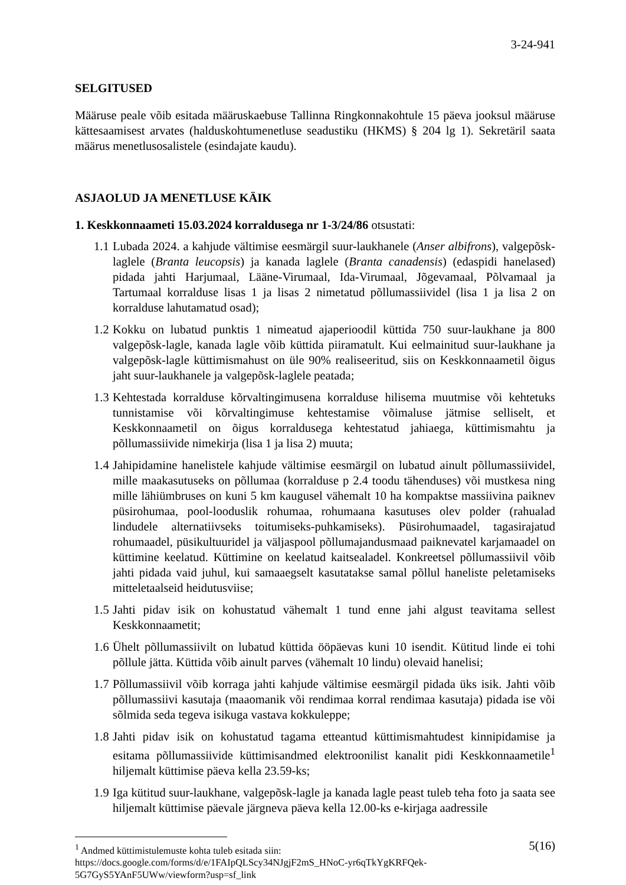3-24-941
SELGITUSED
Määruse peale võib esitada määruskaebuse Tallinna Ringkonnakohtule 15 päeva jooksul määruse kättesaamisest arvates (halduskohtumenetluse seadustiku (HKMS) § 204 lg 1). Sekretäril saata määrus menetlusosalistele (esindajate kaudu).
ASJAOLUD JA MENETLUSE KÄIK
1. Keskkonnaameti 15.03.2024 korraldusega nr 1-3/24/86 otsustati:
1.1
Lubada 2024. a kahjude vältimise eesmärgil suur-laukhanele (Anser albifrons), valgepõsk-laglele (Branta leucopsis) ja kanada laglele (Branta canadensis) (edaspidi hanelased) pidada jahti Harjumaal, Lääne-Virumaal, Ida-Virumaal, Jõgevamaal, Põlvamaal ja Tartumaal korralduse lisas 1 ja lisas 2 nimetatud põllumassiividel (lisa 1 ja lisa 2 on korralduse lahutamatud osad);
1.2
Kokku on lubatud punktis 1 nimeatud ajaperioodil küttida 750 suur-laukhane ja 800 valgepõsk-lagle, kanada lagle võib küttida piiramatult. Kui eelmainitud suur-laukhane ja valgepõsk-lagle küttimismahust on üle 90% realiseeritud, siis on Keskkonnaametil õigus jaht suur-laukhanele ja valgepõsk-laglele peatada;
1.3
Kehtestada korralduse kõrvaltingimusena korralduse hilisema muutmise või kehtetuks tunnistamise või kõrvaltingimuse kehtestamise võimaluse jätmise selliselt, et Keskkonnaametil on õigus korraldusega kehtestatud jahiaega, küttimismahtu ja põllumassiivide nimekirja (lisa 1 ja lisa 2) muuta;
1.4
Jahipidamine hanelistele kahjude vältimise eesmärgil on lubatud ainult põllumassiividel, mille maakasutuseks on põllumaa (korralduse p 2.4 toodu tähenduses) või mustkesa ning mille lähiümbruses on kuni 5 km kaugusel vähemalt 10 ha kompaktse massiivina paiknev püsirohumaa, pool-looduslik rohumaa, rohumaana kasutuses olev polder (rahualad lindudele alternatiivseks toitumiseks-puhkamiseks). Püsirohumaadel, tagasirajatud rohumaadel, püsikultuuridel ja väljaspool põllumajandusmaad paiknevatel karjamaadel on küttimine keelatud. Küttimine on keelatud kaitsealadel. Konkreetsel põllumassiivil võib jahti pidada vaid juhul, kui samaaegselt kasutatakse samal põllul haneliste peletamiseks mitteletaalseid heidutusviise;
1.5
Jahti pidav isik on kohustatud vähemalt 1 tund enne jahi algust teavitama sellest Keskkonnaametit;
1.6
Ühelt põllumassiivilt on lubatud küttida ööpäevas kuni 10 isendit. Kütitud linde ei tohi põllule jätta. Küttida võib ainult parves (vähemalt 10 lindu) olevaid hanelisi;
1.7
Põllumassiivil võib korraga jahti kahjude vältimise eesmärgil pidada üks isik. Jahti võib põllumassiivi kasutaja (maaomanik või rendimaa korral rendimaa kasutaja) pidada ise või sõlmida seda tegeva isikuga vastava kokkuleppe;
1.8
Jahti pidav isik on kohustatud tagama etteantud küttimismahtudest kinnipidamise ja esitama põllumassiivide küttimisandmed elektroonilist kanalit pidi Keskkonnaametile<sup>1</sup> hiljemalt küttimise päeva kella 23.59-ks;
1.9
Iga kütitud suur-laukhane, valgepõsk-lagle ja kanada lagle peast tuleb teha foto ja saata see hiljemalt küttimise päevale järgneva päeva kella 12.00-ks e-kirjaga aadressile
<sup>1</sup> Andmed küttimistulemuste kohta tuleb esitada siin:
https://docs.google.com/forms/d/e/1FAIpQLScy34NJgjF2mS_HNoC-yr6qTkYgKRFQek-5G7GyS5YAnF5UWw/viewform?usp=sf_link
5(16)